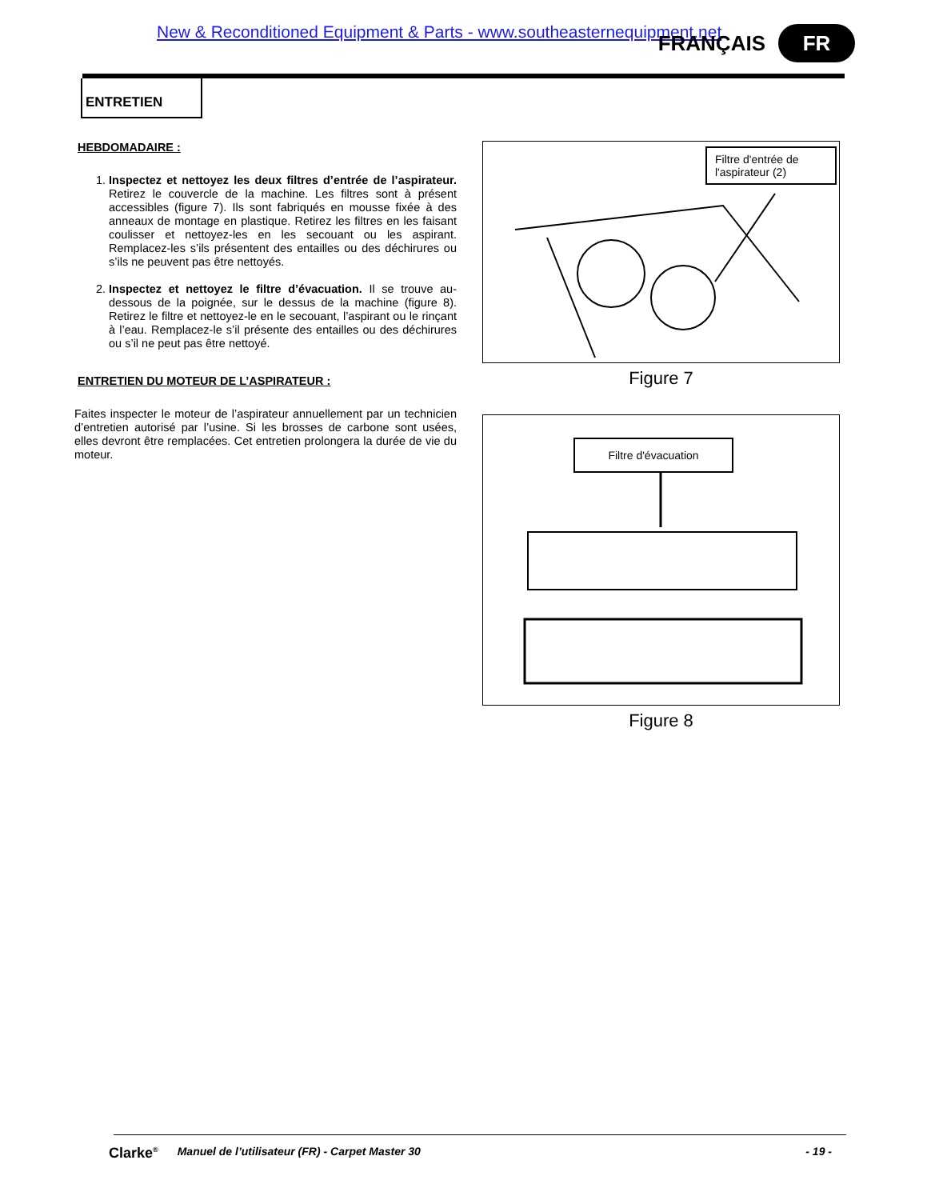New & Reconditioned Equipment & Parts - www.southeasternequipment.net
FRANÇAIS
FR
ENTRETIEN
HEBDOMADAIRE :
1. Inspectez et nettoyez les deux filtres d’entrée de l’aspirateur. Retirez le couvercle de la machine. Les filtres sont à présent accessibles (figure 7). Ils sont fabriqués en mousse fixée à des anneaux de montage en plastique. Retirez les filtres en les faisant coulisser et nettoyez-les en les secouant ou les aspirant. Remplacez-les s’ils présentent des entailles ou des déchirures ou s’ils ne peuvent pas être nettoyés.
2. Inspectez et nettoyez le filtre d’évacuation. Il se trouve au-dessous de la poignée, sur le dessus de la machine (figure 8). Retirez le filtre et nettoyez-le en le secouant, l’aspirant ou le rinçant à l’eau. Remplacez-le s’il présente des entailles ou des déchirures ou s’il ne peut pas être nettoyé.
ENTRETIEN DU MOTEUR DE L’ASPIRATEUR :
Faites inspecter le moteur de l’aspirateur annuellement par un technicien d’entretien autorisé par l’usine. Si les brosses de carbone sont usées, elles devront être remplacées. Cet entretien prolongera la durée de vie du moteur.
Filtre d'entrée de l'aspirateur (2)
Figure 7
Filtre d'évacuation
Figure 8
Clarke<sup>®</sup> Manuel de l’utilisateur (FR) - Carpet Master 30 - 19 -